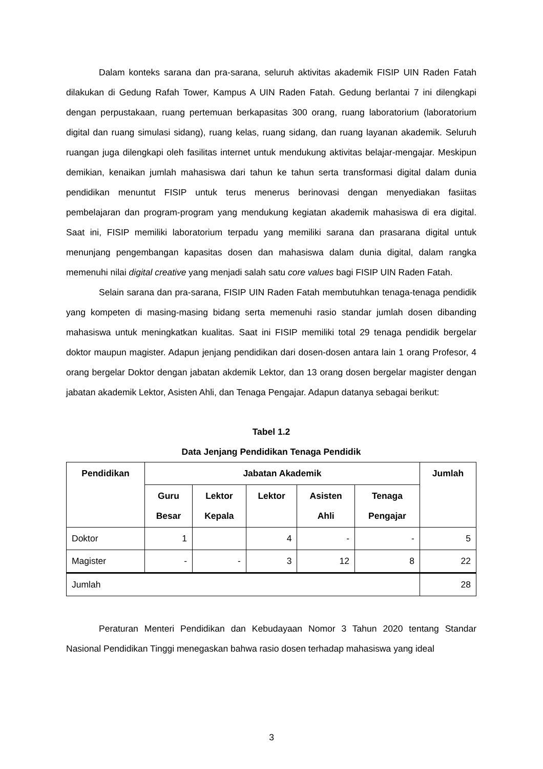Dalam konteks sarana dan pra-sarana, seluruh aktivitas akademik FISIP UIN Raden Fatah dilakukan di Gedung Rafah Tower, Kampus A UIN Raden Fatah. Gedung berlantai 7 ini dilengkapi dengan perpustakaan, ruang pertemuan berkapasitas 300 orang, ruang laboratorium (laboratorium digital dan ruang simulasi sidang), ruang kelas, ruang sidang, dan ruang layanan akademik. Seluruh ruangan juga dilengkapi oleh fasilitas internet untuk mendukung aktivitas belajar-mengajar. Meskipun demikian, kenaikan jumlah mahasiswa dari tahun ke tahun serta transformasi digital dalam dunia pendidikan menuntut FISIP untuk terus menerus berinovasi dengan menyediakan fasiitas pembelajaran dan program-program yang mendukung kegiatan akademik mahasiswa di era digital. Saat ini, FISIP memiliki laboratorium terpadu yang memiliki sarana dan prasarana digital untuk menunjang pengembangan kapasitas dosen dan mahasiswa dalam dunia digital, dalam rangka memenuhi nilai digital creative yang menjadi salah satu core values bagi FISIP UIN Raden Fatah.
Selain sarana dan pra-sarana, FISIP UIN Raden Fatah membutuhkan tenaga-tenaga pendidik yang kompeten di masing-masing bidang serta memenuhi rasio standar jumlah dosen dibanding mahasiswa untuk meningkatkan kualitas. Saat ini FISIP memiliki total 29 tenaga pendidik bergelar doktor maupun magister. Adapun jenjang pendidikan dari dosen-dosen antara lain 1 orang Profesor, 4 orang bergelar Doktor dengan jabatan akdemik Lektor, dan 13 orang dosen bergelar magister dengan jabatan akademik Lektor, Asisten Ahli, dan Tenaga Pengajar. Adapun datanya sebagai berikut:
Tabel 1.2
Data Jenjang Pendidikan Tenaga Pendidik
| Pendidikan | Jabatan Akademik | | | | | Jumlah |
| --- | --- | --- | --- | --- | --- | --- |
| | Guru Besar | Lektor Kepala | Lektor | Asisten Ahli | Tenaga Pengajar | |
| Doktor | 1 | | 4 | - | - | 5 |
| Magister | - | - | 3 | 12 | 8 | 22 |
| Jumlah | | | | | | 28 |
Peraturan Menteri Pendidikan dan Kebudayaan Nomor 3 Tahun 2020 tentang Standar Nasional Pendidikan Tinggi menegaskan bahwa rasio dosen terhadap mahasiswa yang ideal
3